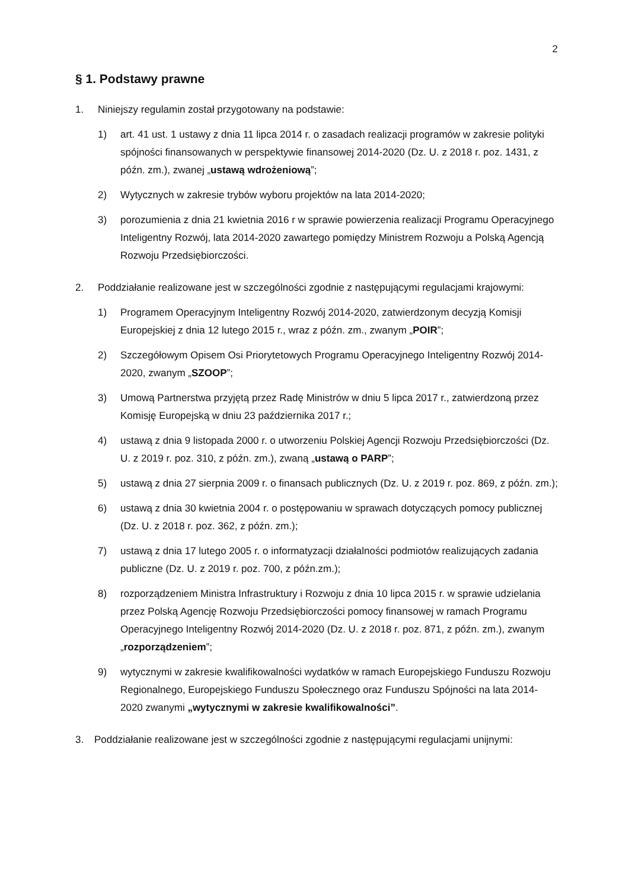2
§ 1. Podstawy prawne
1. Niniejszy regulamin został przygotowany na podstawie:
1) art. 41 ust. 1 ustawy z dnia 11 lipca 2014 r. o zasadach realizacji programów w zakresie polityki spójności finansowanych w perspektywie finansowej 2014-2020 (Dz. U. z 2018 r. poz. 1431, z późn. zm.), zwanej „ustawą wdrożeniową”;
2) Wytycznych w zakresie trybów wyboru projektów na lata 2014-2020;
3) porozumienia z dnia 21 kwietnia 2016 r w sprawie powierzenia realizacji Programu Operacyjnego Inteligentny Rozwój, lata 2014-2020 zawartego pomiędzy Ministrem Rozwoju a Polską Agencją Rozwoju Przedsiębiorczości.
2. Poddziałanie realizowane jest w szczególności zgodnie z następującymi regulacjami krajowymi:
1) Programem Operacyjnym Inteligentny Rozwój 2014-2020, zatwierdzonym decyzją Komisji Europejskiej z dnia 12 lutego 2015 r., wraz z późn. zm., zwanym „POIR”;
2) Szczegółowym Opisem Osi Priorytetowych Programu Operacyjnego Inteligentny Rozwój 2014-2020, zwanym „SZOOP”;
3) Umową Partnerstwa przyjętą przez Radę Ministrów w dniu 5 lipca 2017 r., zatwierdzoną przez Komisję Europejską w dniu 23 października 2017 r.;
4) ustawą z dnia 9 listopada 2000 r. o utworzeniu Polskiej Agencji Rozwoju Przedsiębiorczości (Dz. U. z 2019 r. poz. 310, z późn. zm.), zwaną „ustawą o PARP”;
5) ustawą z dnia 27 sierpnia 2009 r. o finansach publicznych (Dz. U. z 2019 r. poz. 869, z późn. zm.);
6) ustawą z dnia 30 kwietnia 2004 r. o postępowaniu w sprawach dotyczących pomocy publicznej (Dz. U. z 2018 r. poz. 362, z późn. zm.);
7) ustawą z dnia 17 lutego 2005 r. o informatyzacji działalności podmiotów realizujących zadania publiczne (Dz. U. z 2019 r. poz. 700, z późn.zm.);
8) rozporządzeniem Ministra Infrastruktury i Rozwoju z dnia 10 lipca 2015 r. w sprawie udzielania przez Polską Agencję Rozwoju Przedsiębiorczości pomocy finansowej w ramach Programu Operacyjnego Inteligentny Rozwój 2014-2020 (Dz. U. z 2018 r. poz. 871, z późn. zm.), zwanym „rozporządzeniem”;
9) wytycznymi w zakresie kwalifikowalności wydatków w ramach Europejskiego Funduszu Rozwoju Regionalnego, Europejskiego Funduszu Społecznego oraz Funduszu Spójności na lata 2014-2020 zwanymi „wytycznymi w zakresie kwalifikowalności”.
3. Poddziałanie realizowane jest w szczególności zgodnie z następującymi regulacjami unijnymi: